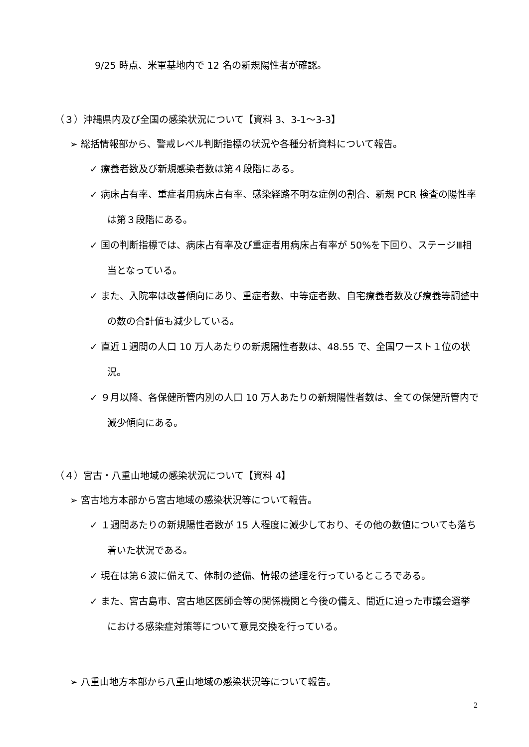9/25 時点、米軍基地内で 12 名の新規陽性者が確認。
（３）沖縄県内及び全国の感染状況について【資料 3、3-1～3-3】
➢ 総括情報部から、警戒レベル判断指標の状況や各種分析資料について報告。
✓ 療養者数及び新規感染者数は第４段階にある。
✓ 病床占有率、重症者用病床占有率、感染経路不明な症例の割合、新規 PCR 検査の陽性率は第３段階にある。
✓ 国の判断指標では、病床占有率及び重症者用病床占有率が 50%を下回り、ステージⅢ相当となっている。
✓ また、入院率は改善傾向にあり、重症者数、中等症者数、自宅療養者数及び療養等調整中の数の合計値も減少している。
✓ 直近１週間の人口 10 万人あたりの新規陽性者数は、48.55 で、全国ワースト１位の状況。
✓ ９月以降、各保健所管内別の人口 10 万人あたりの新規陽性者数は、全ての保健所管内で減少傾向にある。
（４）宮古・八重山地域の感染状況について【資料 4】
➢ 宮古地方本部から宮古地域の感染状況等について報告。
✓ １週間あたりの新規陽性者数が 15 人程度に減少しており、その他の数値についても落ち着いた状況である。
✓ 現在は第６波に備えて、体制の整備、情報の整理を行っているところである。
✓ また、宮古島市、宮古地区医師会等の関係機関と今後の備え、間近に迫った市議会選挙における感染症対策等について意見交換を行っている。
➢ 八重山地方本部から八重山地域の感染状況等について報告。
2